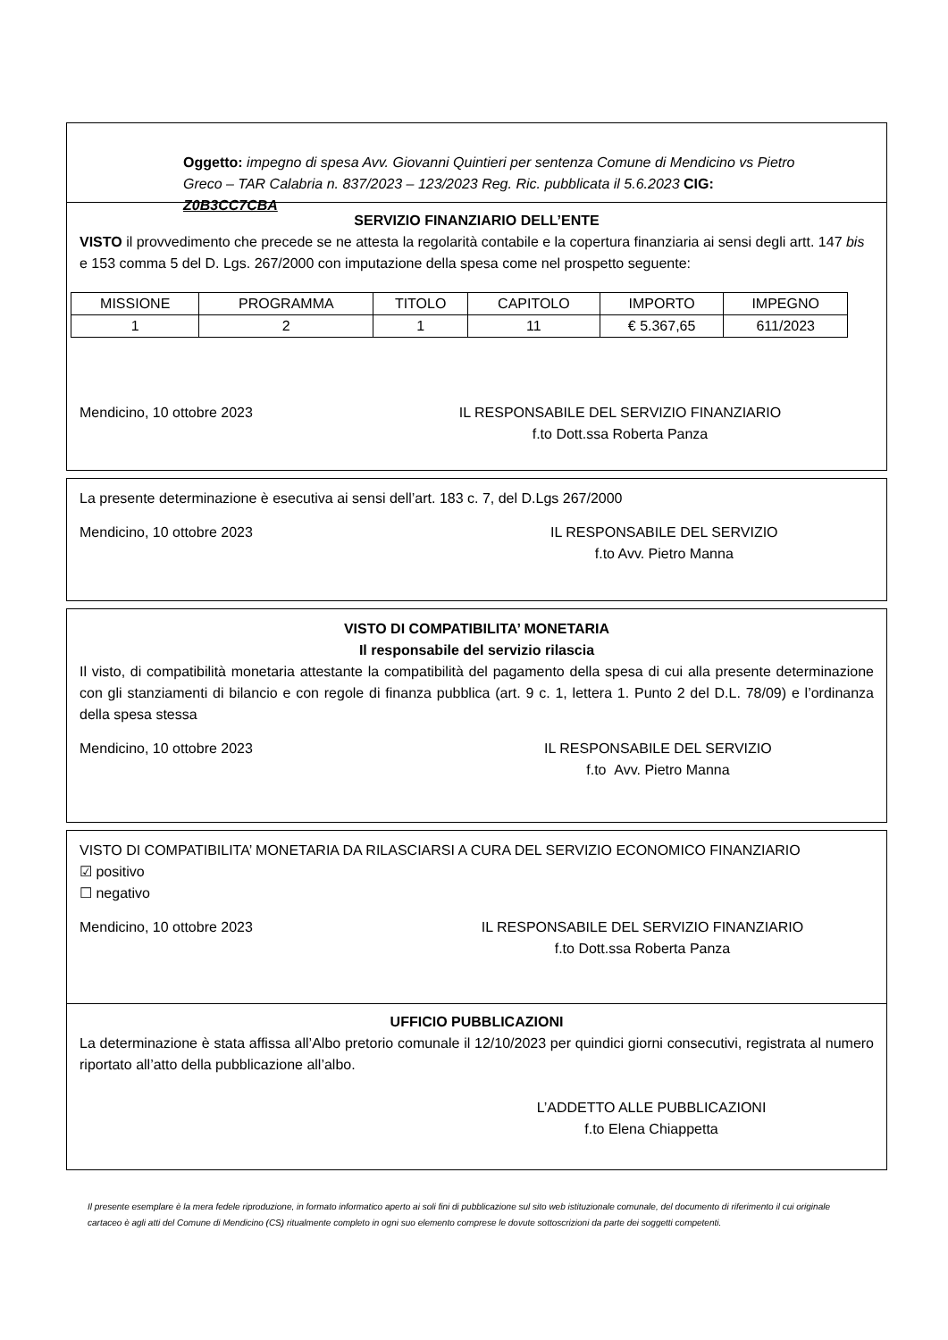Oggetto: impegno di spesa Avv. Giovanni Quintieri per sentenza Comune di Mendicino vs Pietro Greco – TAR Calabria n. 837/2023 – 123/2023 Reg. Ric. pubblicata il 5.6.2023 CIG: Z0B3CC7CBA
SERVIZIO FINANZIARIO DELL’ENTE
VISTO il provvedimento che precede se ne attesta la regolarità contabile e la copertura finanziaria ai sensi degli artt. 147 bis e 153 comma 5 del D. Lgs. 267/2000 con imputazione della spesa come nel prospetto seguente:
| MISSIONE | PROGRAMMA | TITOLO | CAPITOLO | IMPORTO | IMPEGNO |
| 1 | 2 | 1 | 11 | € 5.367,65 | 611/2023 |
Mendicino, 10 ottobre 2023 IL RESPONSABILE DEL SERVIZIO FINANZIARIO
f.to Dott.ssa Roberta Panza
La presente determinazione è esecutiva ai sensi dell’art. 183 c. 7, del D.Lgs 267/2000
Mendicino, 10 ottobre 2023 IL RESPONSABILE DEL SERVIZIO
f.to Avv. Pietro Manna
VISTO DI COMPATIBILITA’ MONETARIA
Il responsabile del servizio rilascia
Il visto, di compatibilità monetaria attestante la compatibilità del pagamento della spesa di cui alla presente determinazione con gli stanziamenti di bilancio e con regole di finanza pubblica (art. 9 c. 1, lettera 1. Punto 2 del D.L. 78/09) e l’ordinanza della spesa stessa
Mendicino, 10 ottobre 2023 IL RESPONSABILE DEL SERVIZIO
f.to Avv. Pietro Manna
VISTO DI COMPATIBILITA’ MONETARIA DA RILASCIARSI A CURA DEL SERVIZIO ECONOMICO FINANZIARIO
☑ positivo
☐ negativo
Mendicino, 10 ottobre 2023 IL RESPONSABILE DEL SERVIZIO FINANZIARIO
f.to Dott.ssa Roberta Panza
UFFICIO PUBBLICAZIONI
La determinazione è stata affissa all’Albo pretorio comunale il 12/10/2023 per quindici giorni consecutivi, registrata al numero riportato all’atto della pubblicazione all’albo.
L’ADDETTO ALLE PUBBLICAZIONI
f.to Elena Chiappetta
Il presente esemplare è la mera fedele riproduzione, in formato informatico aperto ai soli fini di pubblicazione sul sito web istituzionale comunale, del documento di riferimento il cui originale cartaceo è agli atti del Comune di Mendicino (CS) ritualmente completo in ogni suo elemento comprese le dovute sottoscrizioni da parte dei soggetti competenti.